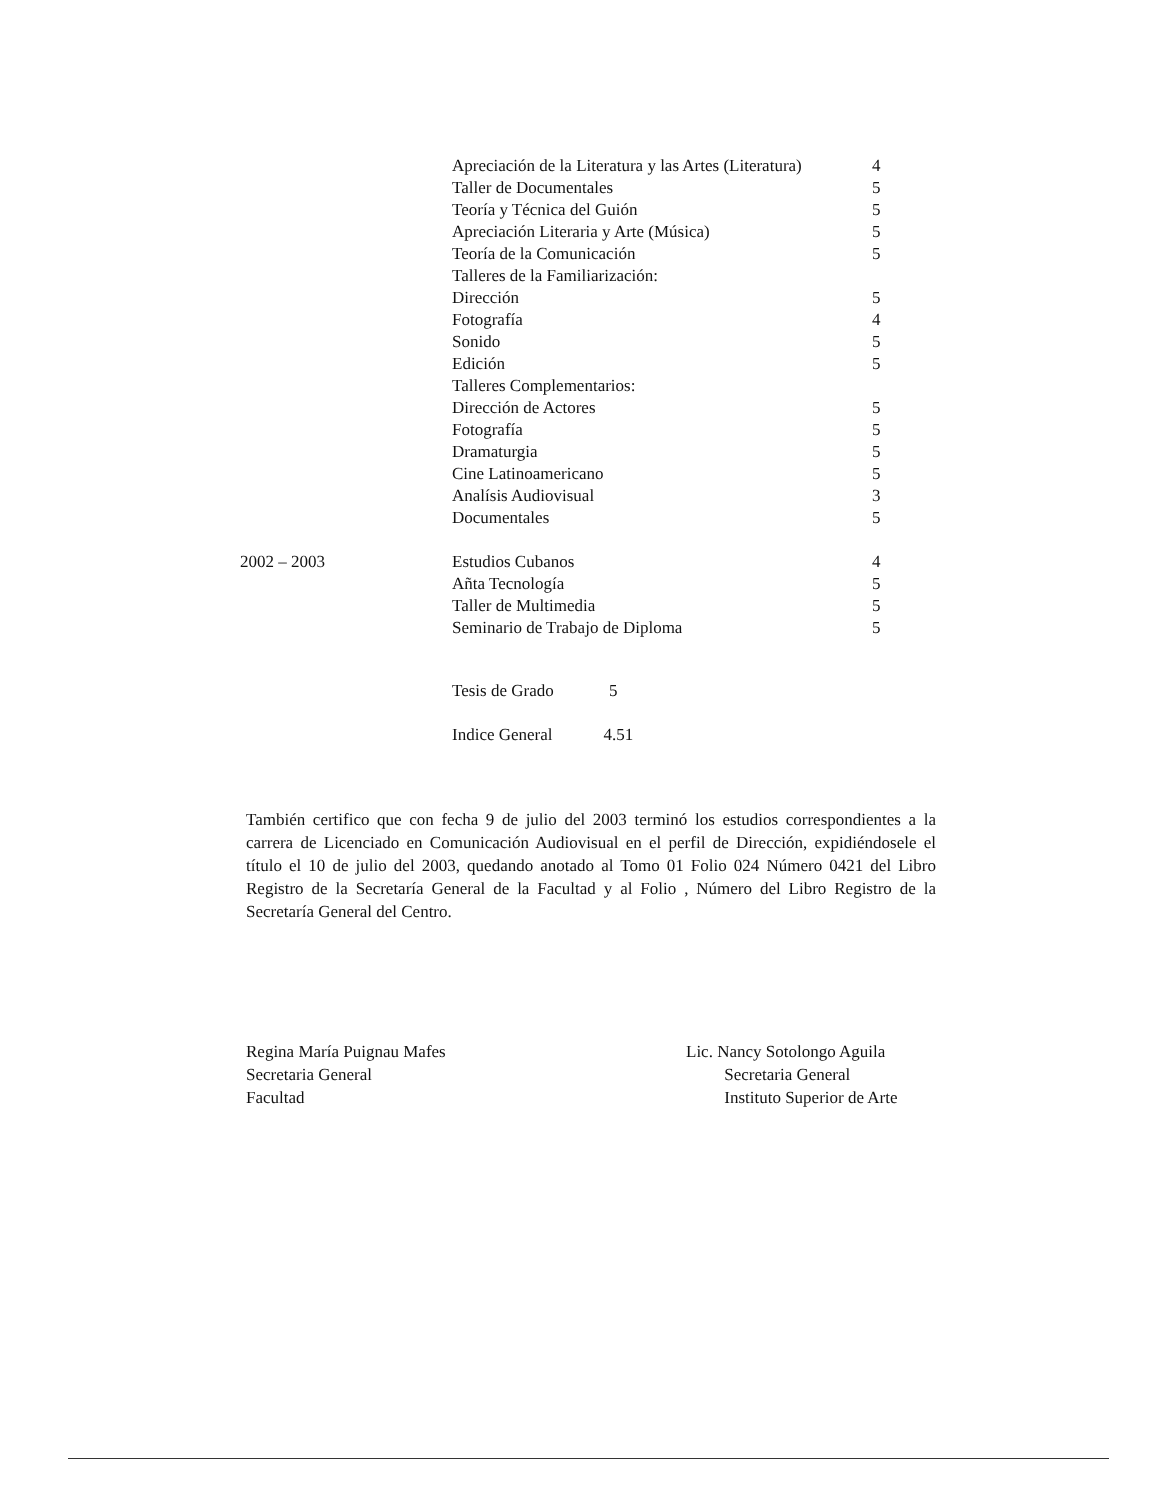| | Apreciación de la Literatura y las Artes (Literatura) | 4 |
| | Taller de Documentales | 5 |
| | Teoría y Técnica del Guión | 5 |
| | Apreciación Literaria y Arte (Música) | 5 |
| | Teoría de la Comunicación | 5 |
| | Talleres de la Familiarización: | |
| | Dirección | 5 |
| | Fotografía | 4 |
| | Sonido | 5 |
| | Edición | 5 |
| | Talleres Complementarios: | |
| | Dirección de Actores | 5 |
| | Fotografía | 5 |
| | Dramaturgia | 5 |
| | Cine Latinoamericano | 5 |
| | Analísis Audiovisual | 3 |
| | Documentales | 5 |
| 2002 – 2003 | Estudios Cubanos | 4 |
| | Añta Tecnología | 5 |
| | Taller de Multimedia | 5 |
| | Seminario de Trabajo de Diploma | 5 |
Tesis de Grado 5
Indice General 4.51
También certifico que con fecha 9 de julio del 2003 terminó los estudios correspondientes a la carrera de Licenciado en Comunicación Audiovisual en el perfil de Dirección, expidiéndosele el título el 10 de julio del 2003, quedando anotado al Tomo 01 Folio 024 Número 0421 del Libro Registro de la Secretaría General de la Facultad y al Folio , Número del Libro Registro de la Secretaría General del Centro.
Regina María Puignau Mafes
Secretaria General
Facultad
Lic. Nancy Sotolongo Aguila
Secretaria General
Instituto Superior de Arte